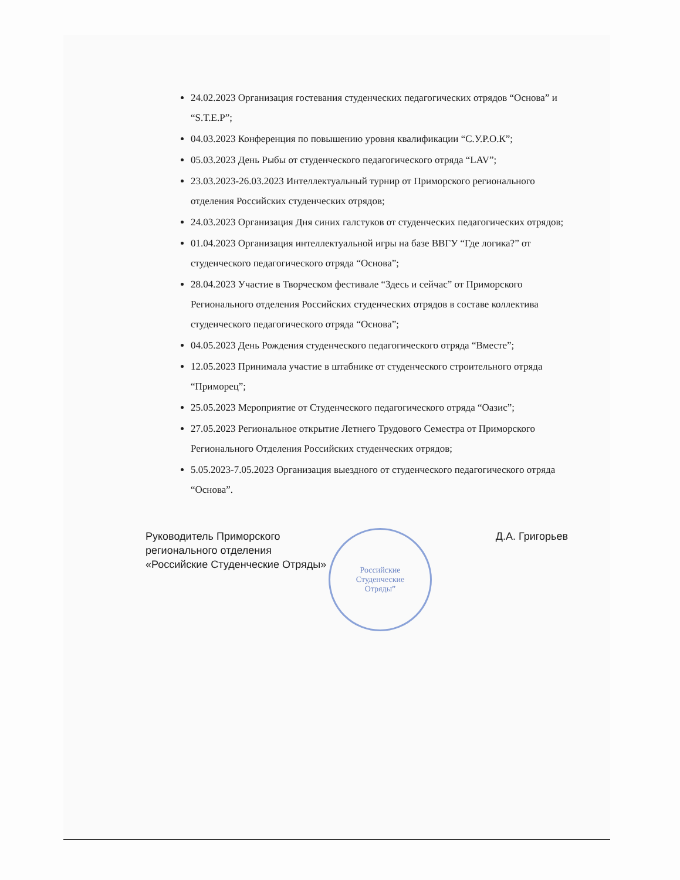Российские
Студенческие
Отряды”
24.02.2023 Организация гостевания студенческих педагогических отрядов “Основа” и “S.T.E.P”;
04.03.2023 Конференция по повышению уровня квалификации “С.У.Р.О.К”;
05.03.2023 День Рыбы от студенческого педагогического отряда “LAV”;
23.03.2023-26.03.2023 Интеллектуальный турнир от Приморского регионального отделения Российских студенческих отрядов;
24.03.2023 Организация Дня синих галстуков от студенческих педагогических отрядов;
01.04.2023 Организация интеллектуальной игры на базе ВВГУ “Где логика?” от студенческого педагогического отряда “Основа”;
28.04.2023 Участие в Творческом фестивале “Здесь и сейчас” от Приморского Регионального отделения Российских студенческих отрядов в составе коллектива студенческого педагогического отряда “Основа”;
04.05.2023 День Рождения студенческого педагогического отряда “Вместе”;
12.05.2023 Принимала участие в штабнике от студенческого строительного отряда “Приморец”;
25.05.2023 Мероприятие от Студенческого педагогического отряда “Оазис”;
27.05.2023 Региональное открытие Летнего Трудового Семестра от Приморского Регионального Отделения Российских студенческих отрядов;
5.05.2023-7.05.2023 Организация выездного от студенческого педагогического отряда “Основа”.
Руководитель Приморского
регионального отделения
«Российские Студенческие Отряды»
Д.А. Григорьев